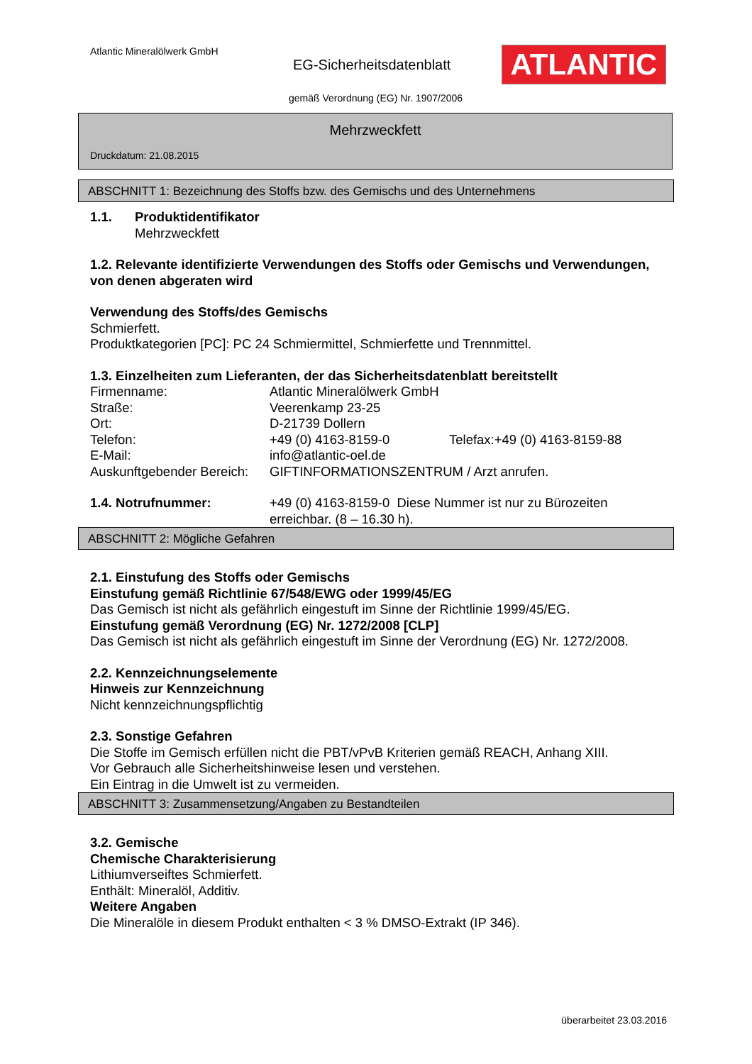Atlantic Mineralölwerk GmbH
EG-Sicherheitsdatenblatt ATLANTIC
gemäß Verordnung (EG) Nr. 1907/2006
Mehrzweckfett
Druckdatum: 21.08.2015
ABSCHNITT 1: Bezeichnung des Stoffs bzw. des Gemischs und des Unternehmens
1.1. Produktidentifikator
Mehrzweckfett
1.2. Relevante identifizierte Verwendungen des Stoffs oder Gemischs und Verwendungen, von denen abgeraten wird
Verwendung des Stoffs/des Gemischs
Schmierfett.
Produktkategorien [PC]: PC 24 Schmiermittel, Schmierfette und Trennmittel.
1.3. Einzelheiten zum Lieferanten, der das Sicherheitsdatenblatt bereitstellt
Firmenname: Atlantic Mineralölwerk GmbH
Straße: Veerenkamp 23-25
Ort: D-21739 Dollern
Telefon: +49 (0) 4163-8159-0 Telefax:+49 (0) 4163-8159-88
E-Mail: info@atlantic-oel.de
Auskunftgebender Bereich: GIFTINFORMATIONSZENTRUM / Arzt anrufen.
1.4. Notrufnummer: +49 (0) 4163-8159-0 Diese Nummer ist nur zu Bürozeiten erreichbar. (8 – 16.30 h).
ABSCHNITT 2: Mögliche Gefahren
2.1. Einstufung des Stoffs oder Gemischs
Einstufung gemäß Richtlinie 67/548/EWG oder 1999/45/EG
Das Gemisch ist nicht als gefährlich eingestuft im Sinne der Richtlinie 1999/45/EG.
Einstufung gemäß Verordnung (EG) Nr. 1272/2008 [CLP]
Das Gemisch ist nicht als gefährlich eingestuft im Sinne der Verordnung (EG) Nr. 1272/2008.
2.2. Kennzeichnungselemente
Hinweis zur Kennzeichnung
Nicht kennzeichnungspflichtig
2.3. Sonstige Gefahren
Die Stoffe im Gemisch erfüllen nicht die PBT/vPvB Kriterien gemäß REACH, Anhang XIII.
Vor Gebrauch alle Sicherheitshinweise lesen und verstehen.
Ein Eintrag in die Umwelt ist zu vermeiden.
ABSCHNITT 3: Zusammensetzung/Angaben zu Bestandteilen
3.2. Gemische
Chemische Charakterisierung
Lithiumverseiftes Schmierfett.
Enthält: Mineralöl, Additiv.
Weitere Angaben
Die Mineralöle in diesem Produkt enthalten < 3 % DMSO-Extrakt (IP 346).
überarbeitet 23.03.2016